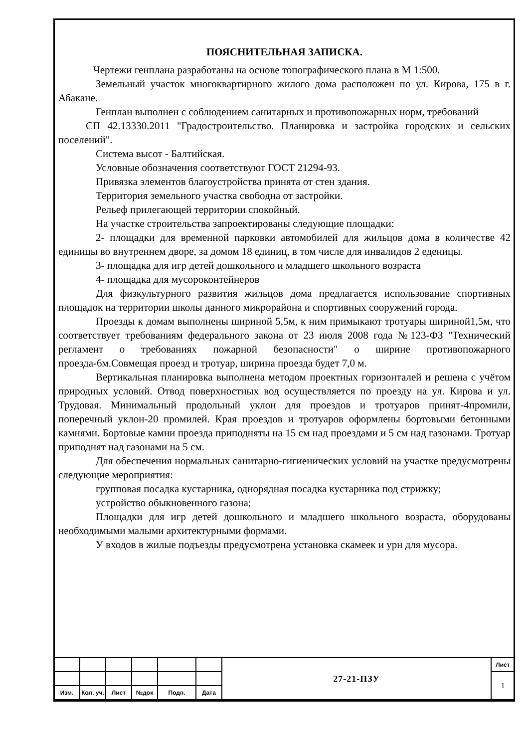ПОЯСНИТЕЛЬНАЯ ЗАПИСКА.
Чертежи генплана разработаны на основе топографического плана в М 1:500.
Земельный участок многоквартирного жилого дома расположен по ул. Кирова, 175 в г. Абакане.
Генплан выполнен с соблюдением санитарных и противопожарных норм, требований
СП 42.13330.2011 "Градостроительство. Планировка и застройка городских и сельских поселений".
Система высот - Балтийская.
Условные обозначения соответствуют ГОСТ 21294-93.
Привязка элементов благоустройства принята от стен здания.
Территория земельного участка свободна от застройки.
Рельеф прилегающей территории спокойный.
На участке строительства запроектированы следующие площадки:
2- площадки для временной парковки автомобилей для жильцов дома в количестве 42 единицы во внутреннем дворе, за домом 18 единиц, в том числе для инвалидов 2 еденицы.
3- площадка для игр детей дошкольного и младшего школьного возраста
4- площадка для мусороконтейнеров
Для физкультурного развития жильцов дома предлагается использование спортивных площадок на территории школы данного микрорайона и спортивных сооружений города.
Проезды к домам выполнены шириной 5,5м, к ним примыкают тротуары шириной1,5м, что соответствует требованиям федерального закона от 23 июля 2008 года №123-ФЗ "Технический регламент о требованиях пожарной безопасности" о ширине противопожарного проезда-6м.Совмещая проезд и тротуар, ширина проезда будет 7,0 м.
Вертикальная планировка выполнена методом проектных горизонталей и решена с учётом природных условий. Отвод поверхностных вод осуществляется по проезду на ул. Кирова и ул. Трудовая. Минимальный продольный уклон для проездов и тротуаров принят-4промили, поперечный уклон-20 промилей. Края проездов и тротуаров оформлены бортовыми бетонными камнями. Бортовые камни проезда приподняты на 15 см над проездами и 5 см над газонами. Тротуар приподнят над газонами на 5 см.
Для обеспечения нормальных санитарно-гигиенических условий на участке предусмотрены следующие мероприятия:
групповая посадка кустарника, однорядная посадка кустарника под стрижку;
устройство обыкновенного газона;
Площадки для игр детей дошкольного и младшего школьного возраста, оборудованы необходимыми малыми архитектурными формами.
У входов в жилые подъезды предусмотрена установка скамеек и урн для мусора.
| | | | | | | 27-21-ПЗУ | Лист |
| | | | | | | | 1 |
| Изм. | Кол. уч. | Лист | №док | Подп. | Дата | | |